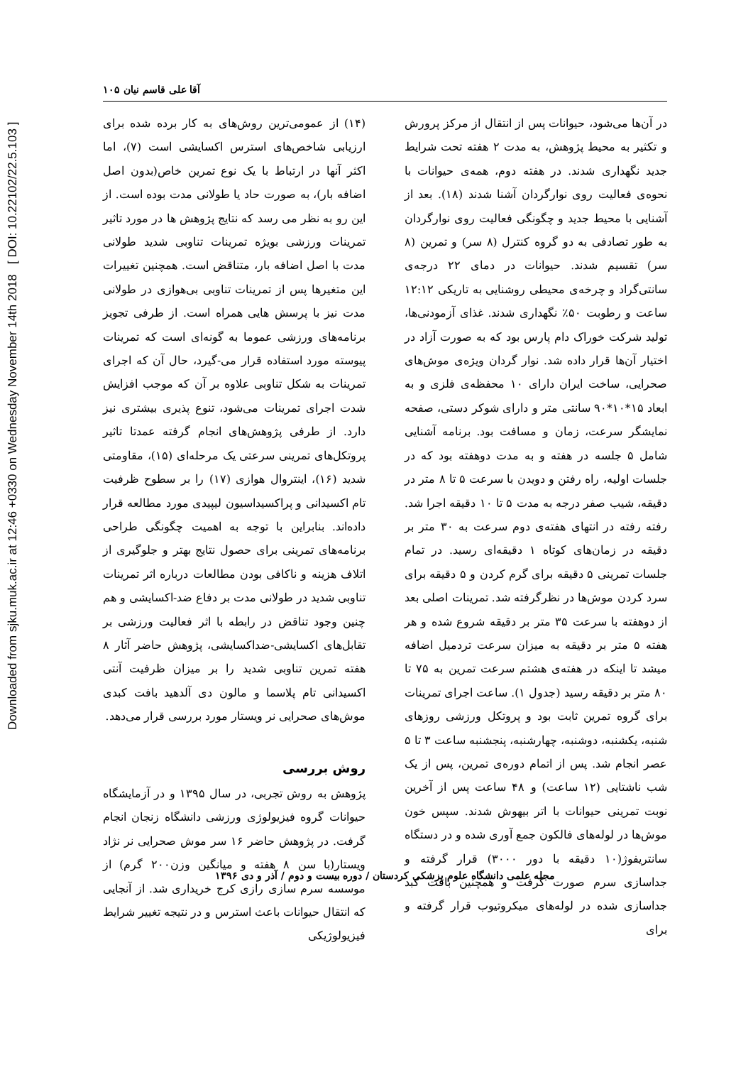Downloaded from sjku.muk.ac.ir at 12:46 +0330 on Wednesday November 14th 2018 [ DOI: 10.22102/22.5.103 ]
آقا علی قاسم نیان ۱۰۵
(۱۴) از عمومی‌ترین روش‌های به کار برده شده برای ارزیابی شاخص‌های استرس اکسایشی است (۷)، اما اکثر آنها در ارتباط با یک نوع تمرین خاص(بدون اصل اضافه بار)، به صورت حاد یا طولانی مدت بوده است. از این رو به نظر می رسد که نتایج پژوهش ها در مورد تاثیر تمرینات ورزشی بویژه تمرینات تناوبی شدید طولانی مدت با اصل اضافه بار، متناقض است. همچنین تغییرات این متغیرها پس از تمرینات تناوبی بی‌هوازی در طولانی مدت نیز با پرسش هایی همراه است. از طرفی تجویز برنامه‌های ورزشی عموما به گونه‌ای است که تمرینات پیوسته مورد استفاده قرار می-گیرد، حال آن که اجرای تمرینات به شکل تناوبی علاوه بر آن که موجب افزایش شدت اجرای تمرینات می‌شود، تنوع پذیری بیشتری نیز دارد. از طرفی پژوهش‌های انجام گرفته عمدتا تاثیر پروتکل‌های تمرینی سرعتی یک مرحله‌ای (۱۵)، مقاومتی شدید (۱۶)، اینتروال هوازی (۱۷) را بر سطوح ظرفیت تام اکسیدانی و پراکسیداسیون لیپیدی مورد مطالعه قرار داده‌اند. بنابراین با توجه به اهمیت چگونگی طراحی برنامه‌های تمرینی برای حصول نتایج بهتر و جلوگیری از اتلاف هزینه و ناکافی بودن مطالعات درباره اثر تمرینات تناوبی شدید در طولانی مدت بر دفاع ضد-اکسایشی و هم چنین وجود تناقض در رابطه با اثر فعالیت ورزشی بر تقابل‌های اکسایشی-ضداکسایشی، پژوهش حاضر آثار ۸ هفته تمرین تناوبی شدید را بر میزان ظرفیت آنتی اکسیدانی تام پلاسما و مالون دی آلدهید بافت کبدی موش‌های صحرایی نر ویستار مورد بررسی قرار می‌دهد.
روش بررسی
پژوهش به روش تجربی، در سال ۱۳۹۵ و در آزمایشگاه حیوانات گروه فیزیولوژی ورزشی دانشگاه زنجان انجام گرفت. در پژوهش حاضر ۱۶ سر موش صحرایی نر نژاد ویستار(با سن ۸ هفته و میانگین وزن۲۰۰ گرم) از موسسه سرم سازی رازی کرج خریداری شد. از آنجایی که انتقال حیوانات باعث استرس و در نتیجه تغییر شرایط فیزیولوژیکی
در آن‌ها می‌شود، حیوانات پس از انتقال از مرکز پرورش و تکثیر به محیط پژوهش، به مدت ۲ هفته تحت شرایط جدید نگهداری شدند. در هفته دوم، همه‌ی حیوانات با نحوه‌ی فعالیت روی نوارگردان آشنا شدند (۱۸). بعد از آشنایی با محیط جدید و چگونگی فعالیت روی نوارگردان به طور تصادفی به دو گروه کنترل (۸ سر) و تمرین (۸ سر) تقسیم شدند. حیوانات در دمای ۲۲ درجه‌ی سانتی‌گراد و چرخه‌ی محیطی روشنایی به تاریکی ۱۲:۱۲ ساعت و رطوبت ۵۰٪ نگهداری شدند. غذای آزمودنی‌ها، تولید شرکت خوراک دام پارس بود که به صورت آزاد در اختیار آن‌ها قرار داده شد. نوار گردان ویژه‌ی موش‌های صحرایی، ساخت ایران دارای ۱۰ محفظه‌ی فلزی و به ابعاد ۱۵*۱۰*۹۰ سانتی متر و دارای شوکر دستی، صفحه نمایشگر سرعت، زمان و مسافت بود. برنامه آشنایی شامل ۵ جلسه در هفته و به مدت دوهفته بود که در جلسات اولیه، راه رفتن و دویدن با سرعت ۵ تا ۸ متر در دقیقه، شیب صفر درجه به مدت ۵ تا ۱۰ دقیقه اجرا شد. رفته رفته در انتهای هفته‌ی دوم سرعت به ۳۰ متر بر دقیقه در زمان‌های کوتاه ۱ دقیقه‌ای رسید. در تمام جلسات تمرینی ۵ دقیقه برای گرم کردن و ۵ دقیقه برای سرد کردن موش‌ها در نظرگرفته شد. تمرینات اصلی بعد از دوهفته با سرعت ۳۵ متر بر دقیقه شروع شده و هر هفته ۵ متر بر دقیقه به میزان سرعت تردمیل اضافه میشد تا اینکه در هفته‌ی هشتم سرعت تمرین به ۷۵ تا ۸۰ متر بر دقیقه رسید (جدول ۱). ساعت اجرای تمرینات برای گروه تمرین ثابت بود و پروتکل ورزشی روزهای شنبه، یکشنبه، دوشنبه، چهارشنبه، پنجشنبه ساعت ۳ تا ۵ عصر انجام شد. پس از اتمام دوره‌ی تمرین، پس از یک شب ناشتایی (۱۲ ساعت) و ۴۸ ساعت پس از آخرین نوبت تمرینی حیوانات با اتر بیهوش شدند. سپس خون موش‌ها در لوله‌های فالکون جمع آوری شده و در دستگاه سانتریفوژ(۱۰ دقیقه با دور ۳۰۰۰) قرار گرفته و جداسازی سرم صورت گرفت و همچنین بافت کبد جداسازی شده در لوله‌های میکروتیوب قرار گرفته و برای
مجله علمی دانشگاه علوم پزشکی کردستان / دوره بیست و دوم / آذر و دی ۱۳۹۶